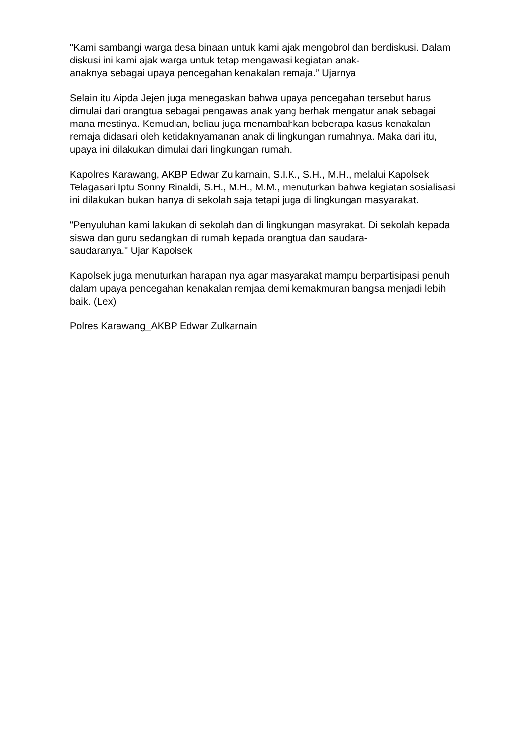"Kami sambangi warga desa binaan untuk kami ajak mengobrol dan berdiskusi. Dalam diskusi ini kami ajak warga untuk tetap mengawasi kegiatan anak-
anaknya sebagai upaya pencegahan kenakalan remaja.” Ujarnya
Selain itu Aipda Jejen juga menegaskan bahwa upaya pencegahan tersebut harus dimulai dari orangtua sebagai pengawas anak yang berhak mengatur anak sebagai mana mestinya. Kemudian, beliau juga menambahkan beberapa kasus kenakalan remaja didasari oleh ketidaknyamanan anak di lingkungan rumahnya. Maka dari itu, upaya ini dilakukan dimulai dari lingkungan rumah.
Kapolres Karawang, AKBP Edwar Zulkarnain, S.I.K., S.H., M.H., melalui Kapolsek Telagasari Iptu Sonny Rinaldi, S.H., M.H., M.M., menuturkan bahwa kegiatan sosialisasi ini dilakukan bukan hanya di sekolah saja tetapi juga di lingkungan masyarakat.
"Penyuluhan kami lakukan di sekolah dan di lingkungan masyrakat. Di sekolah kepada siswa dan guru sedangkan di rumah kepada orangtua dan saudara-
saudaranya." Ujar Kapolsek
Kapolsek juga menuturkan harapan nya agar masyarakat mampu berpartisipasi penuh dalam upaya pencegahan kenakalan remjaa demi kemakmuran bangsa menjadi lebih baik. (Lex)
Polres Karawang_AKBP Edwar Zulkarnain